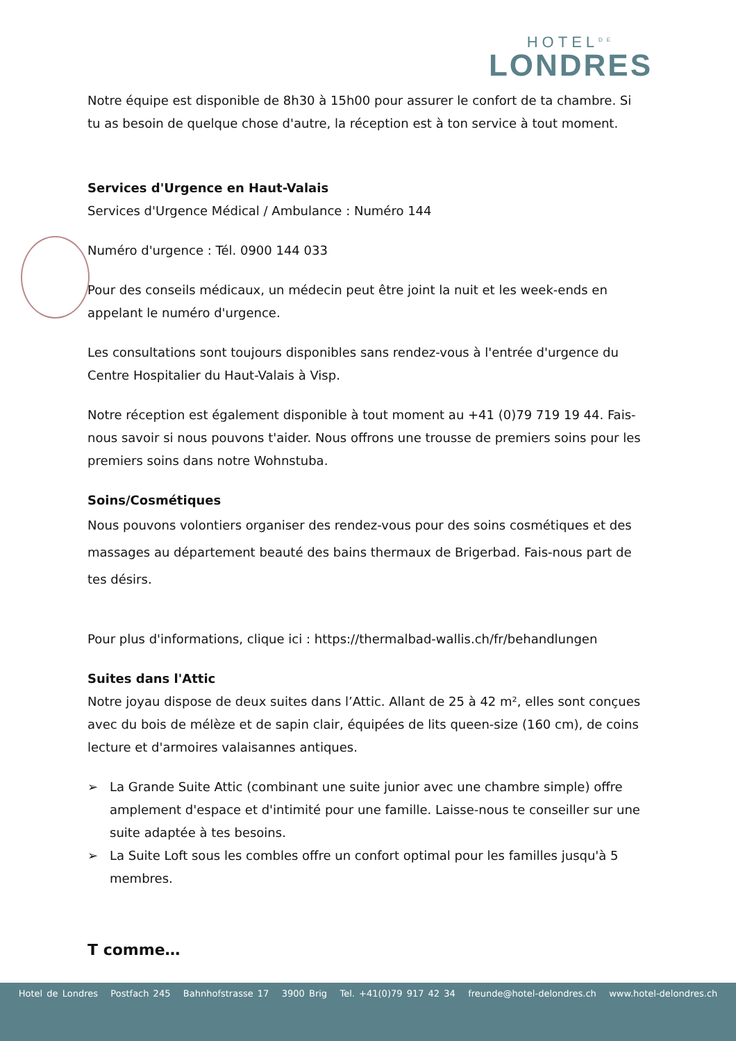HOTEL<sup>DE</sup>
LONDRES
Notre équipe est disponible de 8h30 à 15h00 pour assurer le confort de ta chambre. Si tu as besoin de quelque chose d'autre, la réception est à ton service à tout moment.
Services d'Urgence en Haut-Valais
Services d'Urgence Médical / Ambulance : Numéro 144
Numéro d'urgence : Tél. 0900 144 033
Pour des conseils médicaux, un médecin peut être joint la nuit et les week-ends en appelant le numéro d'urgence.
Les consultations sont toujours disponibles sans rendez-vous à l'entrée d'urgence du Centre Hospitalier du Haut-Valais à Visp.
Notre réception est également disponible à tout moment au +41 (0)79 719 19 44. Fais-nous savoir si nous pouvons t'aider. Nous offrons une trousse de premiers soins pour les premiers soins dans notre Wohnstuba.
Soins/Cosmétiques
Nous pouvons volontiers organiser des rendez-vous pour des soins cosmétiques et des massages au département beauté des bains thermaux de Brigerbad. Fais-nous part de tes désirs.
Pour plus d'informations, clique ici : https://thermalbad-wallis.ch/fr/behandlungen
Suites dans l'Attic
Notre joyau dispose de deux suites dans l’Attic. Allant de 25 à 42 m², elles sont conçues avec du bois de mélèze et de sapin clair, équipées de lits queen-size (160 cm), de coins lecture et d'armoires valaisannes antiques.
➢ La Grande Suite Attic (combinant une suite junior avec une chambre simple) offre amplement d'espace et d'intimité pour une famille. Laisse-nous te conseiller sur une suite adaptée à tes besoins.
➢ La Suite Loft sous les combles offre un confort optimal pour les familles jusqu'à 5 membres.
T comme…
Hotel de Londres Postfach 245 Bahnhofstrasse 17 3900 Brig Tel. +41(0)79 917 42 34 freunde@hotel-delondres.ch www.hotel-delondres.ch